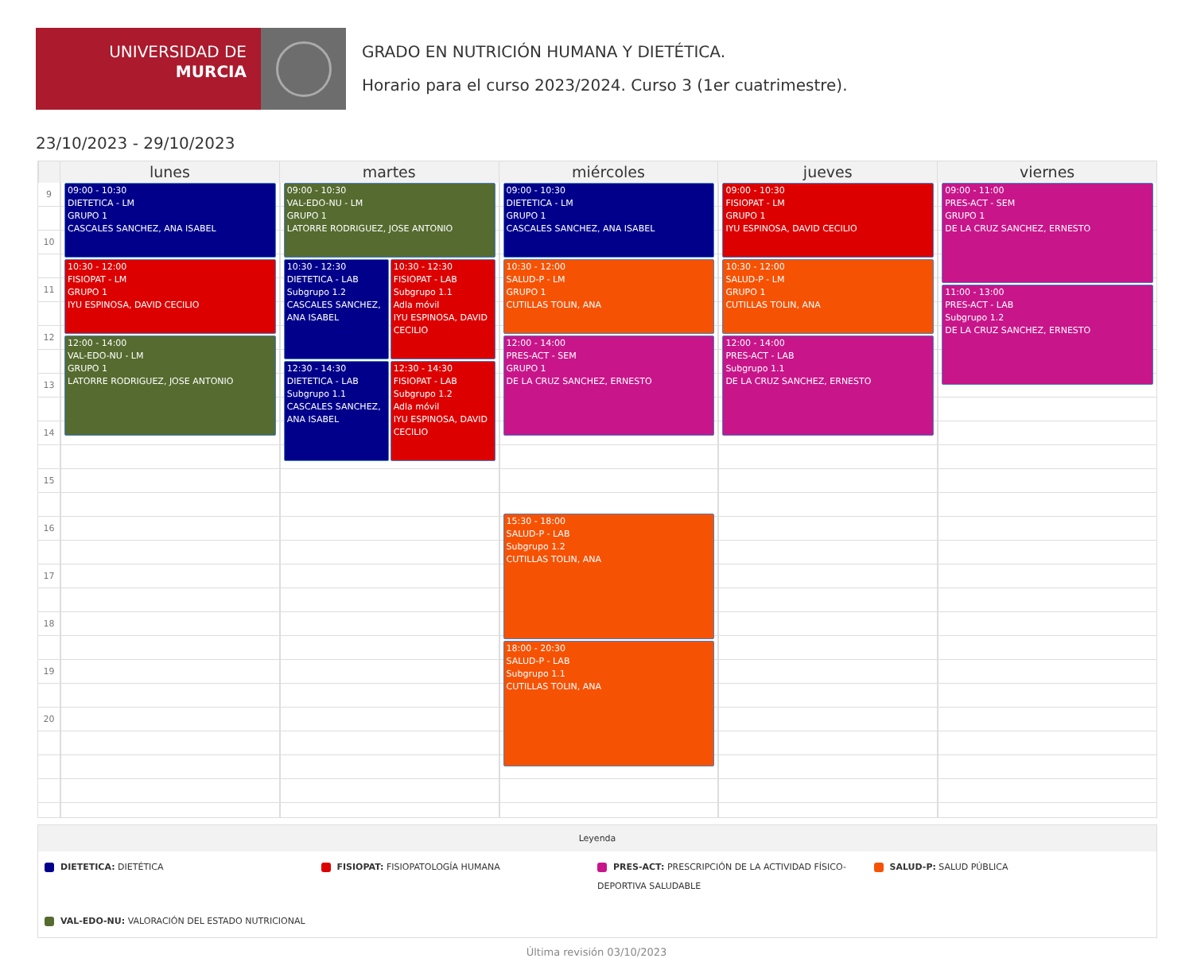UNIVERSIDAD DE
MURCIA
GRADO EN NUTRICIÓN HUMANA Y DIETÉTICA.
Horario para el curso 2023/2024. Curso 3 (1er cuatrimestre).
23/10/2023 - 29/10/2023
lunes
martes
miércoles
jueves
viernes
9
10
11
12
13
14
15
16
17
18
19
20
09:00 - 10:30
DIETETICA - LM
GRUPO 1
CASCALES SANCHEZ, ANA ISABEL
10:30 - 12:00
FISIOPAT - LM
GRUPO 1
IYU ESPINOSA, DAVID CECILIO
12:00 - 14:00
VAL-EDO-NU - LM
GRUPO 1
LATORRE RODRIGUEZ, JOSE ANTONIO
09:00 - 10:30
VAL-EDO-NU - LM
GRUPO 1
LATORRE RODRIGUEZ, JOSE ANTONIO
10:30 - 12:30
DIETETICA - LAB
Subgrupo 1.2
CASCALES SANCHEZ, ANA ISABEL
10:30 - 12:30
FISIOPAT - LAB
Subgrupo 1.1
Adla móvil
IYU ESPINOSA, DAVID CECILIO
12:30 - 14:30
DIETETICA - LAB
Subgrupo 1.1
CASCALES SANCHEZ, ANA ISABEL
12:30 - 14:30
FISIOPAT - LAB
Subgrupo 1.2
Adla móvil
IYU ESPINOSA, DAVID CECILIO
09:00 - 10:30
DIETETICA - LM
GRUPO 1
CASCALES SANCHEZ, ANA ISABEL
10:30 - 12:00
SALUD-P - LM
GRUPO 1
CUTILLAS TOLIN, ANA
12:00 - 14:00
PRES-ACT - SEM
GRUPO 1
DE LA CRUZ SANCHEZ, ERNESTO
15:30 - 18:00
SALUD-P - LAB
Subgrupo 1.2
CUTILLAS TOLIN, ANA
18:00 - 20:30
SALUD-P - LAB
Subgrupo 1.1
CUTILLAS TOLIN, ANA
09:00 - 10:30
FISIOPAT - LM
GRUPO 1
IYU ESPINOSA, DAVID CECILIO
10:30 - 12:00
SALUD-P - LM
GRUPO 1
CUTILLAS TOLIN, ANA
12:00 - 14:00
PRES-ACT - LAB
Subgrupo 1.1
DE LA CRUZ SANCHEZ, ERNESTO
09:00 - 11:00
PRES-ACT - SEM
GRUPO 1
DE LA CRUZ SANCHEZ, ERNESTO
11:00 - 13:00
PRES-ACT - LAB
Subgrupo 1.2
DE LA CRUZ SANCHEZ, ERNESTO
Leyenda
DIETETICA: DIETÉTICA
FISIOPAT: FISIOPATOLOGÍA HUMANA
PRES-ACT: PRESCRIPCIÓN DE LA ACTIVIDAD FÍSICO-DEPORTIVA SALUDABLE
SALUD-P: SALUD PÚBLICA
VAL-EDO-NU: VALORACIÓN DEL ESTADO NUTRICIONAL
Última revisión 03/10/2023